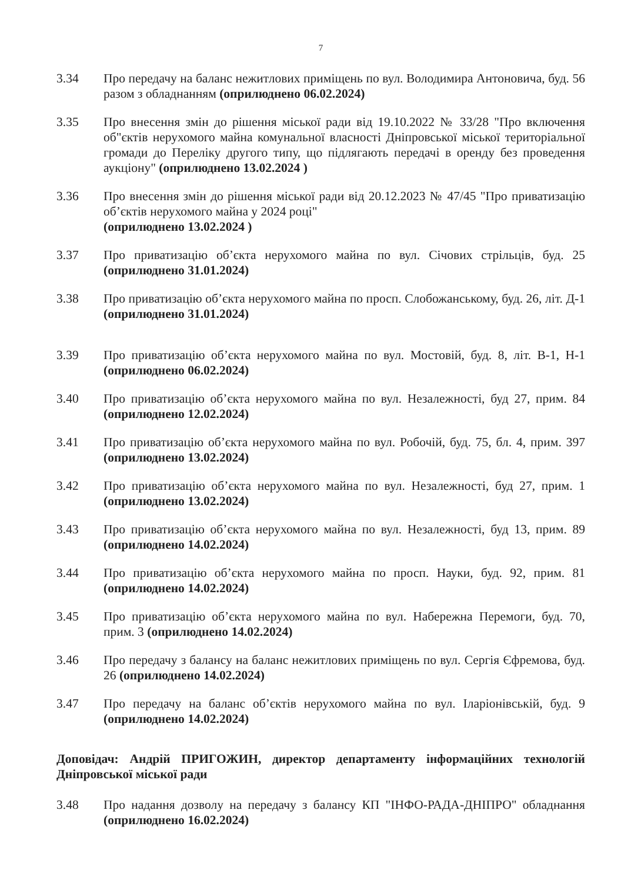7
3.34 Про передачу на баланс нежитлових приміщень по вул. Володимира Антоновича, буд. 56 разом з обладнанням (оприлюднено 06.02.2024)
3.35 Про внесення змін до рішення міської ради від 19.10.2022 № 33/28 "Про включення об"єктів нерухомого майна комунальної власності Дніпровської міської територіальної громади до Переліку другого типу, що підлягають передачі в оренду без проведення аукціону" (оприлюднено 13.02.2024 )
3.36 Про внесення змін до рішення міської ради від 20.12.2023 № 47/45 "Про приватизацію об’єктів нерухомого майна у 2024 році"
(оприлюднено 13.02.2024 )
3.37 Про приватизацію об’єкта нерухомого майна по вул. Січових стрільців, буд. 25 (оприлюднено 31.01.2024)
3.38 Про приватизацію об’єкта нерухомого майна по просп. Слобожанському, буд. 26, літ. Д-1 (оприлюднено 31.01.2024)
3.39 Про приватизацію об’єкта нерухомого майна по вул. Мостовій, буд. 8, літ. В-1, Н-1 (оприлюднено 06.02.2024)
3.40 Про приватизацію об’єкта нерухомого майна по вул. Незалежності, буд 27, прим. 84 (оприлюднено 12.02.2024)
3.41 Про приватизацію об’єкта нерухомого майна по вул. Робочій, буд. 75, бл. 4, прим. 397 (оприлюднено 13.02.2024)
3.42 Про приватизацію об’єкта нерухомого майна по вул. Незалежності, буд 27, прим. 1 (оприлюднено 13.02.2024)
3.43 Про приватизацію об’єкта нерухомого майна по вул. Незалежності, буд 13, прим. 89 (оприлюднено 14.02.2024)
3.44 Про приватизацію об’єкта нерухомого майна по просп. Науки, буд. 92, прим. 81 (оприлюднено 14.02.2024)
3.45 Про приватизацію об’єкта нерухомого майна по вул. Набережна Перемоги, буд. 70, прим. 3 (оприлюднено 14.02.2024)
3.46 Про передачу з балансу на баланс нежитлових приміщень по вул. Сергія Єфремова, буд. 26 (оприлюднено 14.02.2024)
3.47 Про передачу на баланс об’єктів нерухомого майна по вул. Іларіонівській, буд. 9 (оприлюднено 14.02.2024)
Доповідач: Андрій ПРИГОЖИН, директор департаменту інформаційних технологій Дніпровської міської ради
3.48 Про надання дозволу на передачу з балансу КП "ІНФО-РАДА-ДНІПРО" обладнання (оприлюднено 16.02.2024)